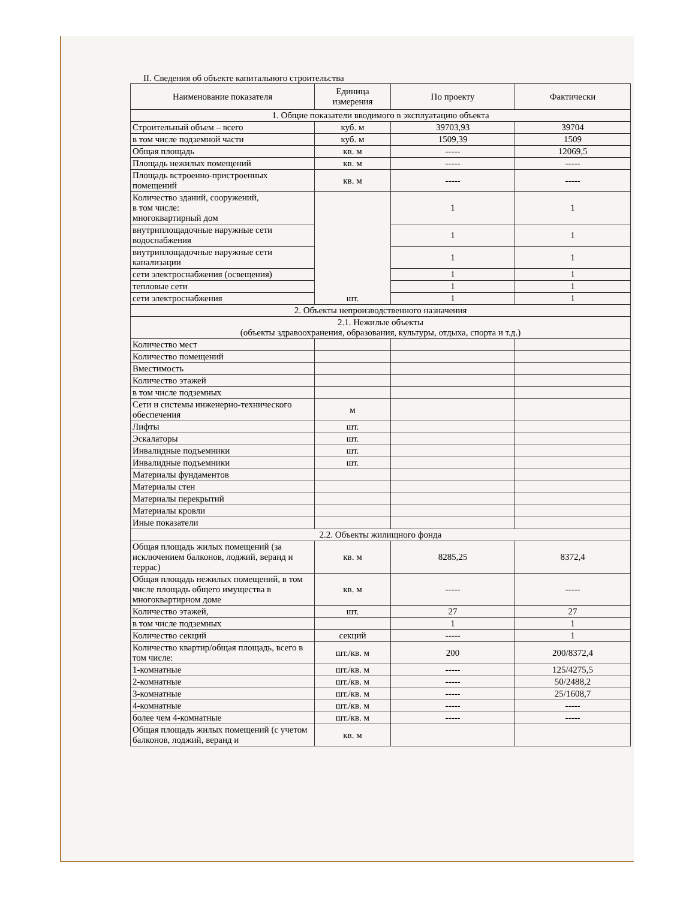II. Сведения об объекте капитального строительства
| Наименование показателя | Единица измерения | По проекту | Фактически |
| --- | --- | --- | --- |
| 1. Общие показатели вводимого в эксплуатацию объекта | | | |
| Строительный объем – всего | куб. м | 39703,93 | 39704 |
| в том числе подземной части | куб. м | 1509,39 | 1509 |
| Общая площадь | кв. м | ----- | 12069,5 |
| Площадь нежилых помещений | кв. м | ----- | ----- |
| Площадь встроенно-пристроенных помещений | кв. м | ----- | ----- |
| Количество зданий, сооружений, в том числе: многоквартирный дом | шт. | 1 | 1 |
| внутриплощадочные наружные сети водоснабжения | | 1 | 1 |
| внутриплощадочные наружные сети канализации | | 1 | 1 |
| сети электроснабжения (освещения) | | 1 | 1 |
| тепловые сети | | 1 | 1 |
| сети электроснабжения | | 1 | 1 |
| 2. Объекты непроизводственного назначения | | | |
| 2.1. Нежилые объекты (объекты здравоохранения, образования, культуры, отдыха, спорта и т.д.) | | | |
| Количество мест | | | |
| Количество помещений | | | |
| Вместимость | | | |
| Количество этажей | | | |
| в том числе подземных | | | |
| Сети и системы инженерно-технического обеспечения | м | | |
| Лифты | шт. | | |
| Эскалаторы | шт. | | |
| Инвалидные подъемники | шт. | | |
| Инвалидные подъемники | шт. | | |
| Материалы фундаментов | | | |
| Материалы стен | | | |
| Материалы перекрытий | | | |
| Материалы кровли | | | |
| Иные показатели | | | |
| 2.2. Объекты жилищного фонда | | | |
| Общая площадь жилых помещений (за исключением балконов, лоджий, веранд и террас) | кв. м | 8285,25 | 8372,4 |
| Общая площадь нежилых помещений, в том числе площадь общего имущества в многоквартирном доме | кв. м | ----- | ----- |
| Количество этажей, | шт. | 27 | 27 |
| в том числе подземных | | 1 | 1 |
| Количество секций | секций | ----- | 1 |
| Количество квартир/общая площадь, всего в том числе: | шт./кв. м | 200 | 200/8372,4 |
| 1-комнатные | шт./кв. м | ----- | 125/4275,5 |
| 2-комнатные | шт./кв. м | ----- | 50/2488,2 |
| 3-комнатные | шт./кв. м | ----- | 25/1608,7 |
| 4-комнатные | шт./кв. м | ----- | ----- |
| более чем 4-комнатные | шт./кв. м | ----- | ----- |
| Общая площадь жилых помещений (с учетом балконов, лоджий, веранд и | кв. м | | |